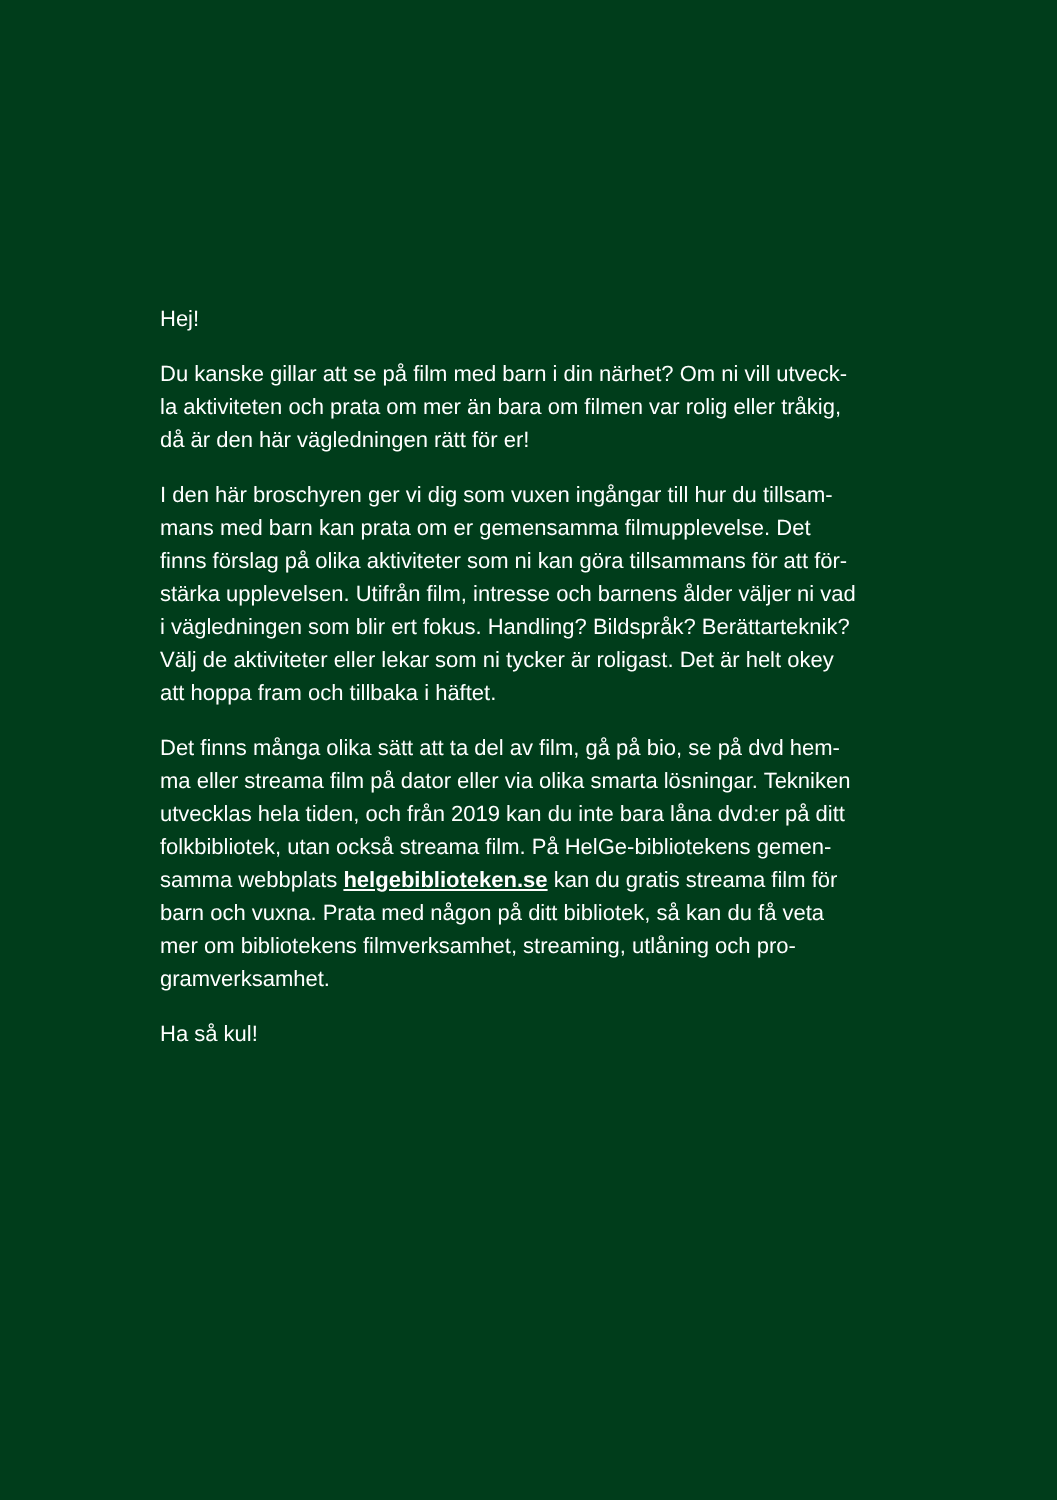Hej!
Du kanske gillar att se på film med barn i din närhet? Om ni vill utveck-
la aktiviteten och prata om mer än bara om filmen var rolig eller tråkig,
då är den här vägledningen rätt för er!
I den här broschyren ger vi dig som vuxen ingångar till hur du tillsam-
mans med barn kan prata om er gemensamma filmupplevelse. Det
finns förslag på olika aktiviteter som ni kan göra tillsammans för att för-
stärka upplevelsen. Utifrån film, intresse och barnens ålder väljer ni vad
i vägledningen som blir ert fokus. Handling? Bildspråk? Berättarteknik?
Välj de aktiviteter eller lekar som ni tycker är roligast. Det är helt okey
att hoppa fram och tillbaka i häftet.
Det finns många olika sätt att ta del av film, gå på bio, se på dvd hem-
ma eller streama film på dator eller via olika smarta lösningar. Tekniken
utvecklas hela tiden, och från 2019 kan du inte bara låna dvd:er på ditt
folkbibliotek, utan också streama film. På HelGe-bibliotekens gemen-
samma webbplats helgebiblioteken.se kan du gratis streama film för
barn och vuxna. Prata med någon på ditt bibliotek, så kan du få veta
mer om bibliotekens filmverksamhet, streaming, utlåning och pro-
gramverksamhet.
Ha så kul!